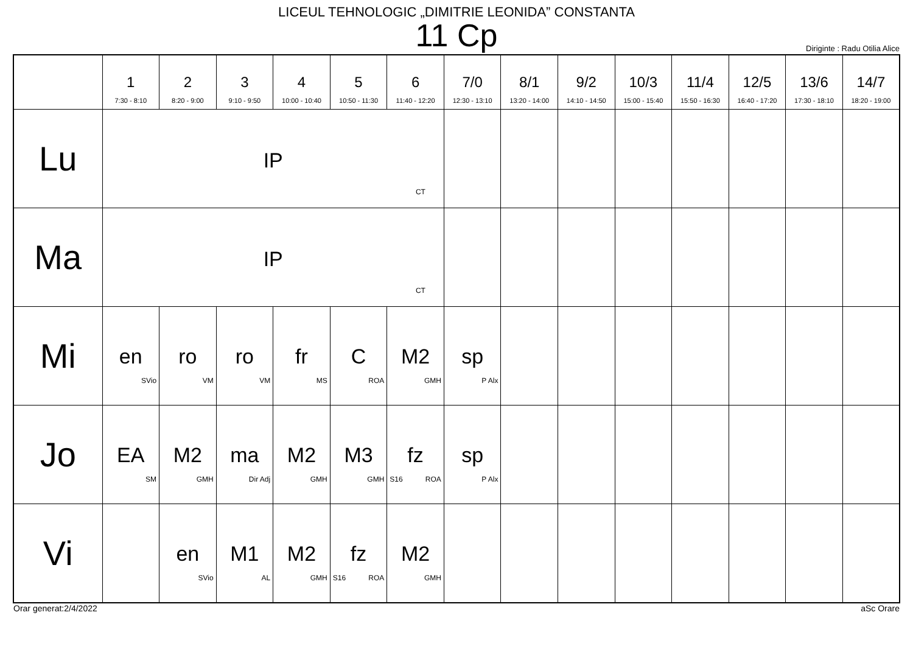LICEUL TEHNOLOGIC „DIMITRIE LEONIDA” CONSTANTA
11 Cp
Diriginte : Radu Otilia Alice
| | 1 7:30 - 8:10 | 2 8:20 - 9:00 | 3 9:10 - 9:50 | 4 10:00 - 10:40 | 5 10:50 - 11:30 | 6 11:40 - 12:20 | 7/0 12:30 - 13:10 | 8/1 13:20 - 14:00 | 9/2 14:10 - 14:50 | 10/3 15:00 - 15:40 | 11/4 15:50 - 16:30 | 12/5 16:40 - 17:20 | 13/6 17:30 - 18:10 | 14/7 18:20 - 19:00 |
| --- | --- | --- | --- | --- | --- | --- | --- | --- | --- | --- | --- | --- | --- | --- |
| Lu | IP CT | | | | | | | | | | | | | |
| Ma | IP CT | | | | | | | | | | | | | |
| Mi | en SVio | ro VM | ro VM | fr MS | C ROA | M2 GMH | sp P Alx | | | | | | | |
| Jo | EA SM | M2 GMH | ma Dir Adj | M2 GMH | M3 GMH | fz S16 ROA | sp P Alx | | | | | | | |
| Vi | | en SVio | M1 AL | M2 GMH | fz S16 ROA | M2 GMH | | | | | | | | |
Orar generat:2/4/2022 aSc Orare